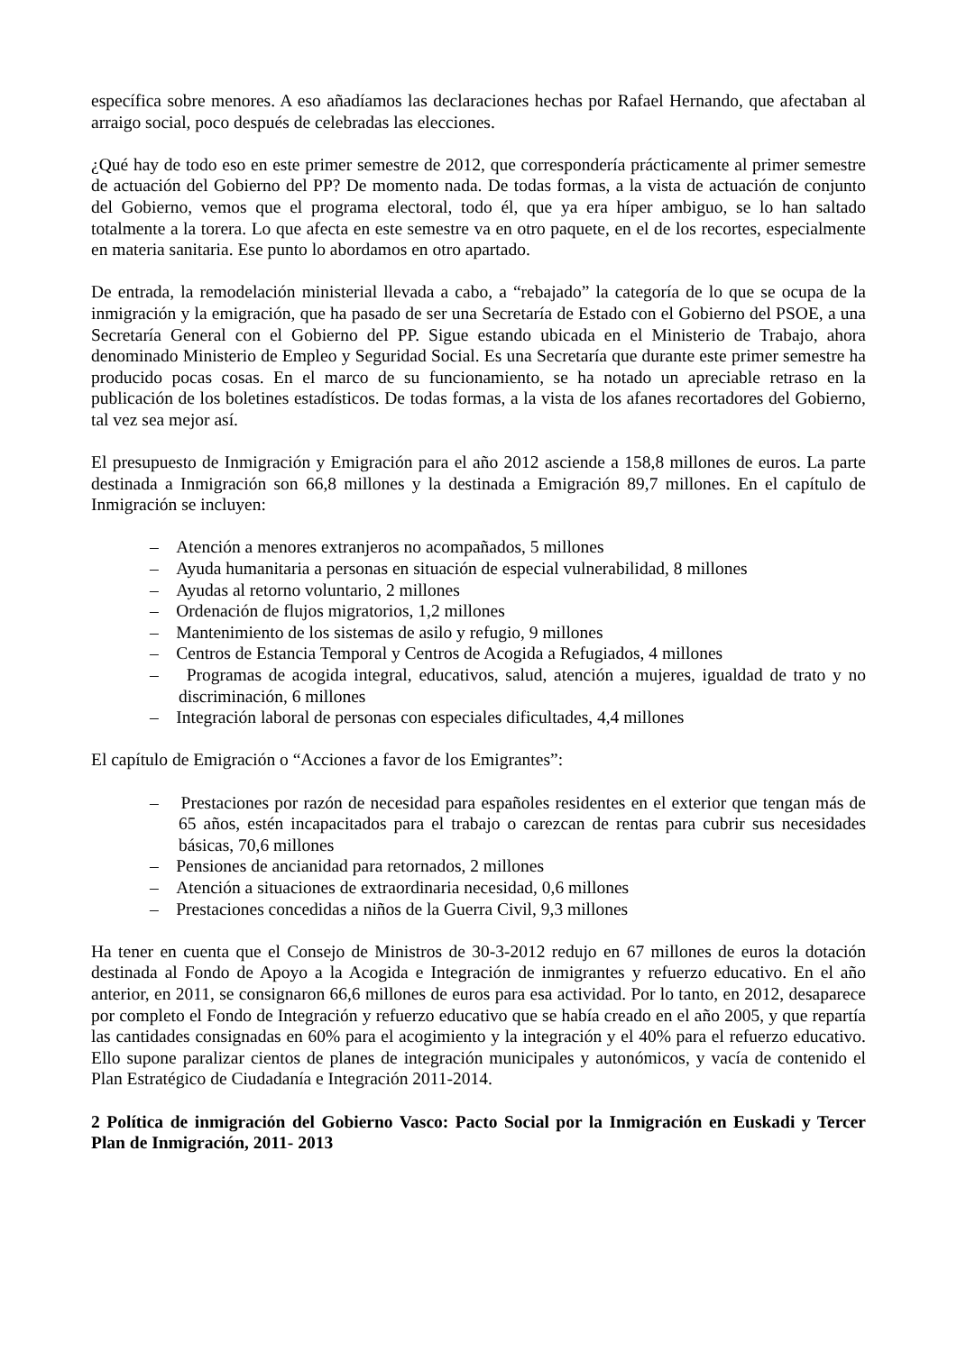específica sobre menores. A eso añadíamos las declaraciones hechas por Rafael Hernando, que afectaban al arraigo social, poco después de celebradas las elecciones.
¿Qué hay de todo eso en este primer semestre de 2012, que correspondería prácticamente al primer semestre de actuación del Gobierno del PP? De momento nada. De todas formas, a la vista de actuación de conjunto del Gobierno, vemos que el programa electoral, todo él, que ya era híper ambiguo, se lo han saltado totalmente a la torera. Lo que afecta en este semestre va en otro paquete, en el de los recortes, especialmente en materia sanitaria. Ese punto lo abordamos en otro apartado.
De entrada, la remodelación ministerial llevada a cabo, a “rebajado” la categoría de lo que se ocupa de la inmigración y la emigración, que ha pasado de ser una Secretaría de Estado con el Gobierno del PSOE, a una Secretaría General con el Gobierno del PP. Sigue estando ubicada en el Ministerio de Trabajo, ahora denominado Ministerio de Empleo y Seguridad Social. Es una Secretaría que durante este primer semestre ha producido pocas cosas. En el marco de su funcionamiento, se ha notado un apreciable retraso en la publicación de los boletines estadísticos. De todas formas, a la vista de los afanes recortadores del Gobierno, tal vez sea mejor así.
El presupuesto de Inmigración y Emigración para el año 2012 asciende a 158,8 millones de euros. La parte destinada a Inmigración son 66,8 millones y la destinada a Emigración 89,7 millones. En el capítulo de Inmigración se incluyen:
– Atención a menores extranjeros no acompañados, 5 millones
– Ayuda humanitaria a personas en situación de especial vulnerabilidad, 8 millones
– Ayudas al retorno voluntario, 2 millones
– Ordenación de flujos migratorios, 1,2 millones
– Mantenimiento de los sistemas de asilo y refugio, 9 millones
– Centros de Estancia Temporal y Centros de Acogida a Refugiados, 4 millones
– Programas de acogida integral, educativos, salud, atención a mujeres, igualdad de trato y no discriminación, 6 millones
– Integración laboral de personas con especiales dificultades, 4,4 millones
El capítulo de Emigración o “Acciones a favor de los Emigrantes”:
– Prestaciones por razón de necesidad para españoles residentes en el exterior que tengan más de 65 años, estén incapacitados para el trabajo o carezcan de rentas para cubrir sus necesidades básicas, 70,6 millones
– Pensiones de ancianidad para retornados, 2 millones
– Atención a situaciones de extraordinaria necesidad, 0,6 millones
– Prestaciones concedidas a niños de la Guerra Civil, 9,3 millones
Ha tener en cuenta que el Consejo de Ministros de 30-3-2012 redujo en 67 millones de euros la dotación destinada al Fondo de Apoyo a la Acogida e Integración de inmigrantes y refuerzo educativo. En el año anterior, en 2011, se consignaron 66,6 millones de euros para esa actividad. Por lo tanto, en 2012, desaparece por completo el Fondo de Integración y refuerzo educativo que se había creado en el año 2005, y que repartía las cantidades consignadas en 60% para el acogimiento y la integración y el 40% para el refuerzo educativo. Ello supone paralizar cientos de planes de integración municipales y autonómicos, y vacía de contenido el Plan Estratégico de Ciudadanía e Integración 2011-2014.
2 Política de inmigración del Gobierno Vasco: Pacto Social por la Inmigración en Euskadi y Tercer Plan de Inmigración, 2011- 2013